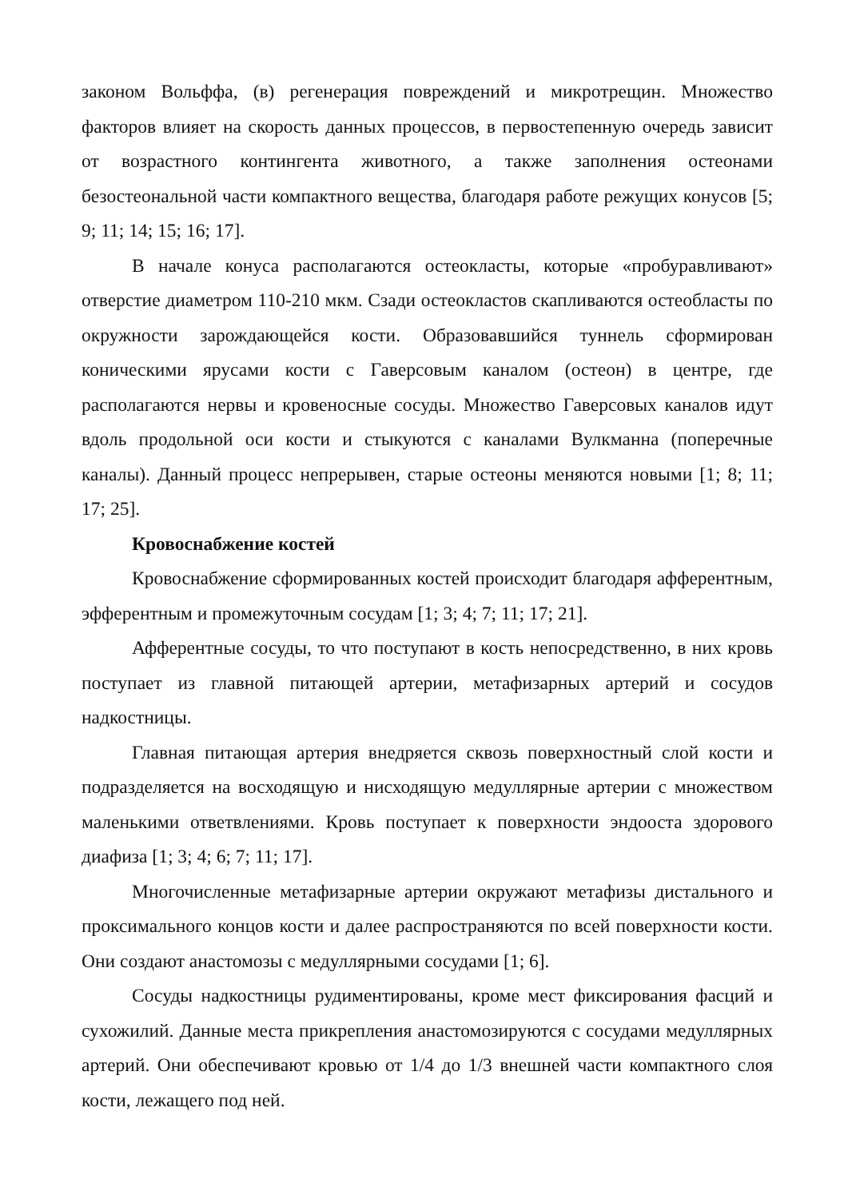законом Вольффа, (в) регенерация повреждений и микротрещин. Множество факторов влияет на скорость данных процессов, в первостепенную очередь зависит от возрастного контингента животного, а также заполнения остеонами безостеональной части компактного вещества, благодаря работе режущих конусов [5; 9; 11; 14; 15; 16; 17].
В начале конуса располагаются остеокласты, которые «пробуравливают» отверстие диаметром 110-210 мкм. Сзади остеокластов скапливаются остеобласты по окружности зарождающейся кости. Образовавшийся туннель сформирован коническими ярусами кости с Гаверсовым каналом (остеон) в центре, где располагаются нервы и кровеносные сосуды. Множество Гаверсовых каналов идут вдоль продольной оси кости и стыкуются с каналами Вулкманна (поперечные каналы). Данный процесс непрерывен, старые остеоны меняются новыми [1; 8; 11; 17; 25].
Кровоснабжение костей
Кровоснабжение сформированных костей происходит благодаря афферентным, эфферентным и промежуточным сосудам [1; 3; 4; 7; 11; 17; 21].
Афферентные сосуды, то что поступают в кость непосредственно, в них кровь поступает из главной питающей артерии, метафизарных артерий и сосудов надкостницы.
Главная питающая артерия внедряется сквозь поверхностный слой кости и подразделяется на восходящую и нисходящую медуллярные артерии с множеством маленькими ответвлениями. Кровь поступает к поверхности эндооста здорового диафиза [1; 3; 4; 6; 7; 11; 17].
Многочисленные метафизарные артерии окружают метафизы дистального и проксимального концов кости и далее распространяются по всей поверхности кости. Они создают анастомозы с медуллярными сосудами [1; 6].
Сосуды надкостницы рудиментированы, кроме мест фиксирования фасций и сухожилий. Данные места прикрепления анастомозируются с сосудами медуллярных артерий. Они обеспечивают кровью от 1/4 до 1/3 внешней части компактного слоя кости, лежащего под ней.